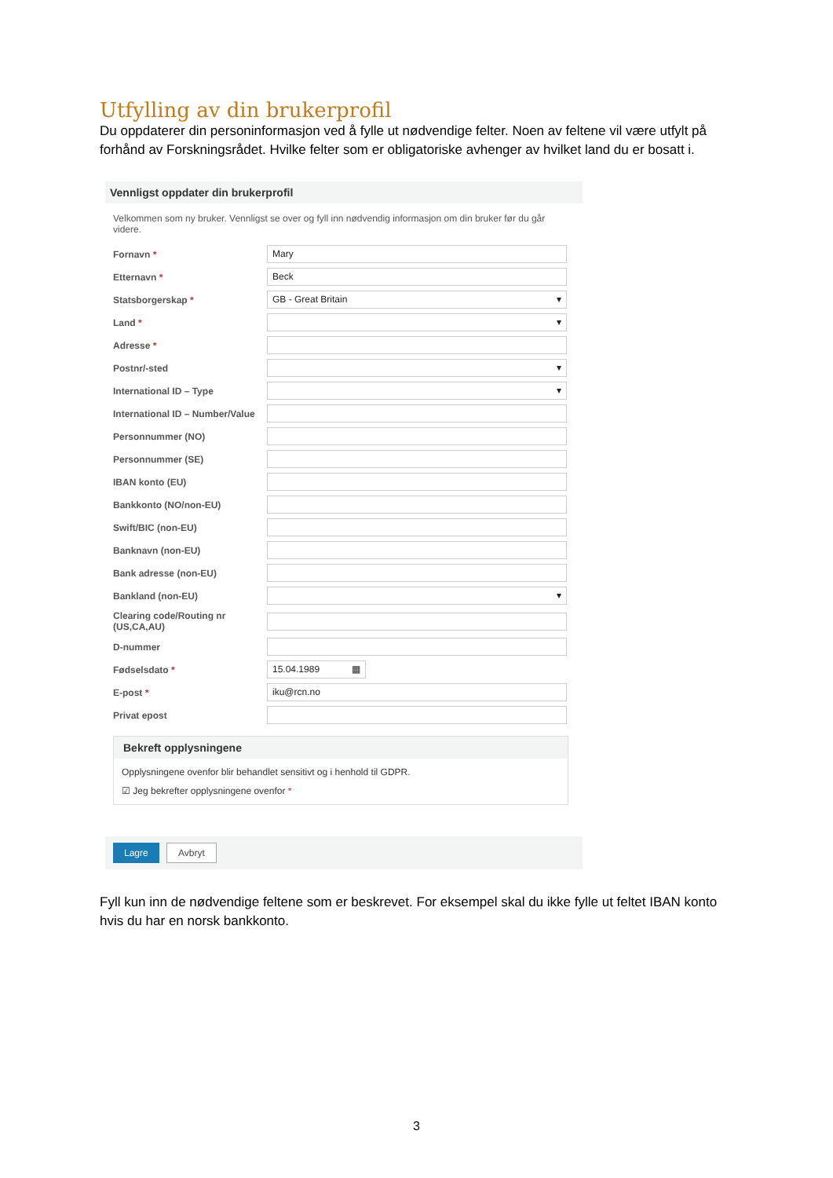Utfylling av din brukerprofil
Du oppdaterer din personinformasjon ved å fylle ut nødvendige felter. Noen av feltene vil være utfylt på forhånd av Forskningsrådet. Hvilke felter som er obligatoriske avhenger av hvilket land du er bosatt i.
Vennligst oppdater din brukerprofil
Velkommen som ny bruker. Vennligst se over og fyll inn nødvendig informasjon om din bruker før du går videre.
Fornavn * Mary
Etternavn * Beck
Statsborgerskap * GB - Great Britain ▾
Land * ▾
Adresse *
Postnr/-sted ▾
International ID – Type ▾
International ID – Number/Value
Personnummer (NO)
Personnummer (SE)
IBAN konto (EU)
Bankkonto (NO/non-EU)
Swift/BIC (non-EU)
Banknavn (non-EU)
Bank adresse (non-EU)
Bankland (non-EU) ▾
Clearing code/Routing nr
(US,CA,AU)
D-nummer
Fødselsdato * 15.04.1989 ▦
E-post * iku@rcn.no
Privat epost
Bekreft opplysningene
Opplysningene ovenfor blir behandlet sensitivt og i henhold til GDPR.
☑ Jeg bekrefter opplysningene ovenfor *
Lagre Avbryt
Fyll kun inn de nødvendige feltene som er beskrevet. For eksempel skal du ikke fylle ut feltet IBAN konto hvis du har en norsk bankkonto.
3